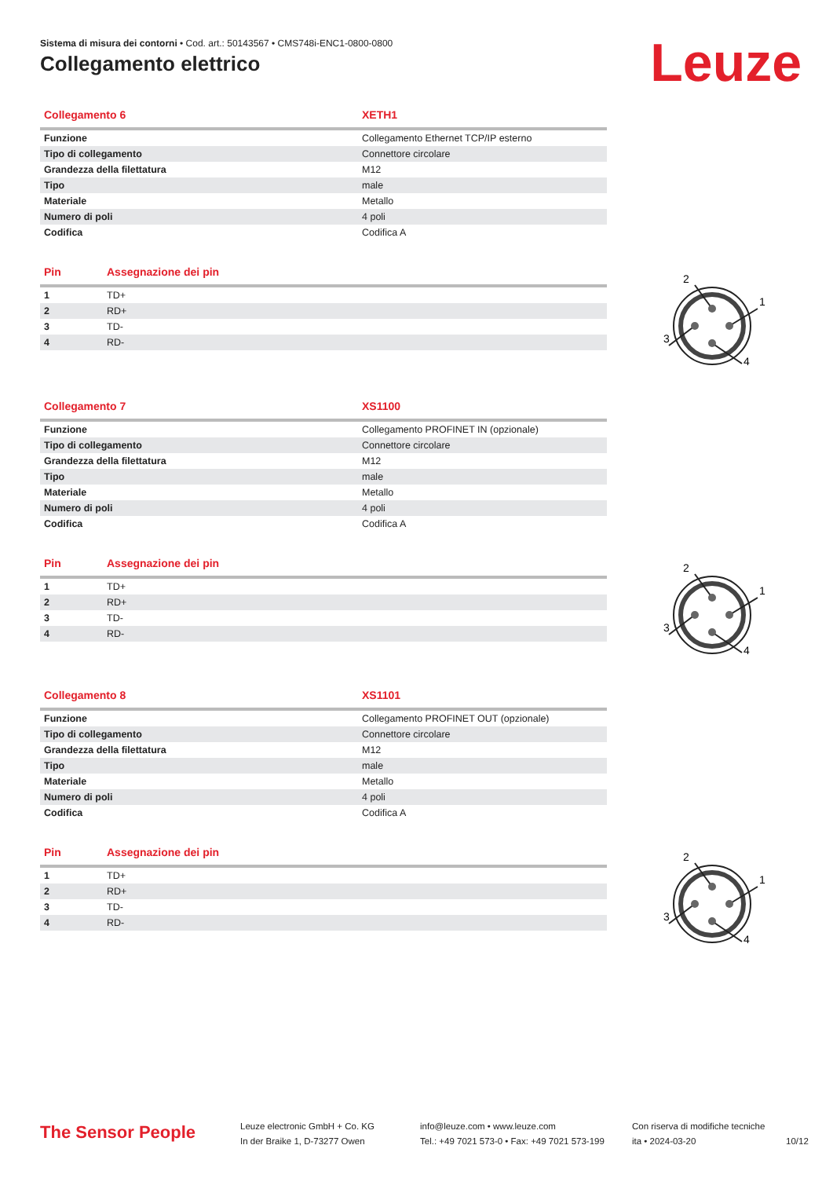Sistema di misura dei contorni • Cod. art.: 50143567 • CMS748i-ENC1-0800-0800
Collegamento elettrico Leuze
| Collegamento 6 | XETH1 |
| --- | --- |
| Funzione | Collegamento Ethernet TCP/IP esterno |
| Tipo di collegamento | Connettore circolare |
| Grandezza della filettatura | M12 |
| Tipo | male |
| Materiale | Metallo |
| Numero di poli | 4 poli |
| Codifica | Codifica A |
| Pin | Assegnazione dei pin |
| --- | --- |
| 1 | TD+ |
| 2 | RD+ |
| 3 | TD- |
| 4 | RD- |
| Collegamento 7 | XS1100 |
| --- | --- |
| Funzione | Collegamento PROFINET IN (opzionale) |
| Tipo di collegamento | Connettore circolare |
| Grandezza della filettatura | M12 |
| Tipo | male |
| Materiale | Metallo |
| Numero di poli | 4 poli |
| Codifica | Codifica A |
| Pin | Assegnazione dei pin |
| --- | --- |
| 1 | TD+ |
| 2 | RD+ |
| 3 | TD- |
| 4 | RD- |
| Collegamento 8 | XS1101 |
| --- | --- |
| Funzione | Collegamento PROFINET OUT (opzionale) |
| Tipo di collegamento | Connettore circolare |
| Grandezza della filettatura | M12 |
| Tipo | male |
| Materiale | Metallo |
| Numero di poli | 4 poli |
| Codifica | Codifica A |
| Pin | Assegnazione dei pin |
| --- | --- |
| 1 | TD+ |
| 2 | RD+ |
| 3 | TD- |
| 4 | RD- |
2
1
3
4
2
1
3
4
2
1
3
4
The Sensor People
Leuze electronic GmbH + Co. KG
In der Braike 1, D-73277 Owen
info@leuze.com • www.leuze.com
Tel.: +49 7021 573-0 • Fax: +49 7021 573-199
Con riserva di modifiche tecniche
ita • 2024-03-20
10/12